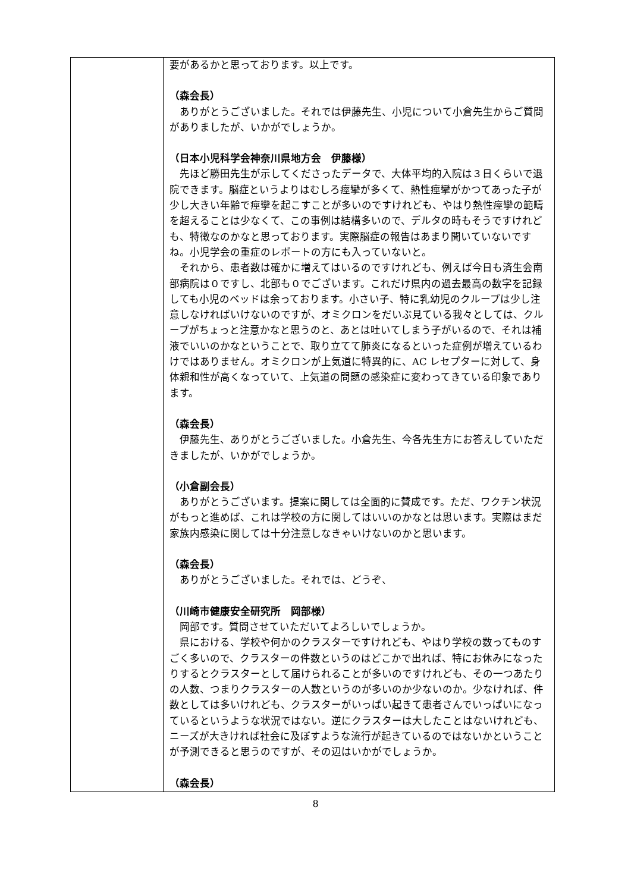| | 要があるかと思っております。以上です。 （森会長） ありがとうございました。それでは伊藤先生、小児について小倉先生からご質問がありましたが、いかがでしょうか。 （日本小児科学会神奈川県地方会 伊藤様） 先ほど勝田先生が示してくださったデータで、大体平均的入院は３日くらいで退院できます。脳症というよりはむしろ痙攣が多くて、熱性痙攣がかつてあった子が少し大きい年齢で痙攣を起こすことが多いのですけれども、やはり熱性痙攣の範疇を超えることは少なくて、この事例は結構多いので、デルタの時もそうですけれども、特徴なのかなと思っております。実際脳症の報告はあまり聞いていないですね。小児学会の重症のレポートの方にも入っていないと。 それから、患者数は確かに増えてはいるのですけれども、例えば今日も済生会南部病院は０ですし、北部も０でございます。これだけ県内の過去最高の数字を記録しても小児のベッドは余っております。小さい子、特に乳幼児のクループは少し注意しなければいけないのですが、オミクロンをだいぶ見ている我々としては、クループがちょっと注意かなと思うのと、あとは吐いてしまう子がいるので、それは補液でいいのかなということで、取り立てて肺炎になるといった症例が増えているわけではありません。オミクロンが上気道に特異的に、AC レセプターに対して、身体親和性が高くなっていて、上気道の問題の感染症に変わってきている印象であります。 （森会長） 伊藤先生、ありがとうございました。小倉先生、今各先生方にお答えしていただきましたが、いかがでしょうか。 （小倉副会長） ありがとうございます。提案に関しては全面的に賛成です。ただ、ワクチン状況がもっと進めば、これは学校の方に関してはいいのかなとは思います。実際はまだ家族内感染に関しては十分注意しなきゃいけないのかと思います。 （森会長） ありがとうございました。それでは、どうぞ、 （川崎市健康安全研究所 岡部様） 岡部です。質問させていただいてよろしいでしょうか。 県における、学校や何かのクラスターですけれども、やはり学校の数ってものすごく多いので、クラスターの件数というのはどこかで出れば、特にお休みになったりするとクラスターとして届けられることが多いのですけれども、その一つあたりの人数、つまりクラスターの人数というのが多いのか少ないのか。少なければ、件数としては多いけれども、クラスターがいっぱい起きて患者さんでいっぱいになっているというような状況ではない。逆にクラスターは大したことはないけれども、ニーズが大きければ社会に及ぼすような流行が起きているのではないかということが予測できると思うのですが、その辺はいかがでしょうか。 （森会長） |
8